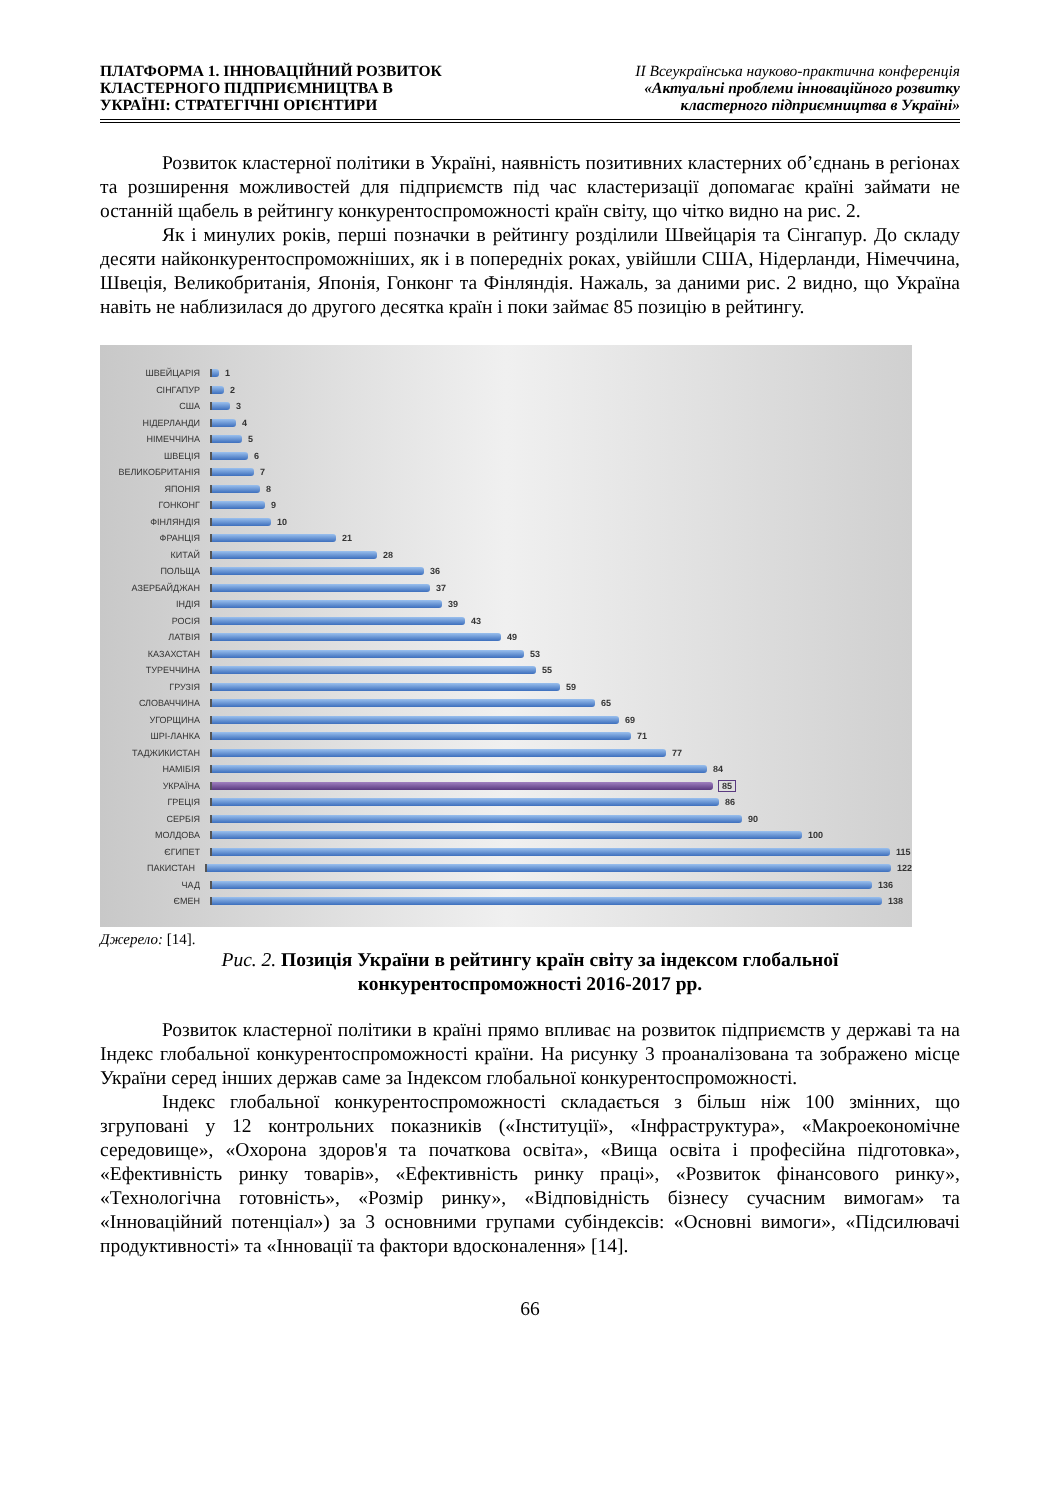ПЛАТФОРМА 1. ІННОВАЦІЙНИЙ РОЗВИТОК
КЛАСТЕРНОГО ПІДПРИЄМНИЦТВА В
УКРАЇНІ: СТРАТЕГІЧНІ ОРІЄНТИРИ
ІІ Всеукраїнська науково-практична конференція
«Актуальні проблеми інноваційного розвитку
кластерного підприємництва в Україні»
Розвиток кластерної політики в Україні, наявність позитивних кластерних об’єднань в регіонах та розширення можливостей для підприємств під час кластеризації допомагає країні займати не останній щабель в рейтингу конкурентоспроможності країн світу, що чітко видно на рис. 2.
Як і минулих років, перші позначки в рейтингу розділили Швейцарія та Сінгапур. До складу десяти найконкурентоспроможніших, як і в попередніх роках, увійшли США, Нідерланди, Німеччина, Швеція, Великобританія, Японія, Гонконг та Фінляндія. Нажаль, за даними рис. 2 видно, що Україна навіть не наблизилася до другого десятка країн і поки займає 85 позицію в рейтингу.
ШВЕЙЦАРІЯ 1
СІНГАПУР 2
США 3
НІДЕРЛАНДИ 4
НІМЕЧЧИНА 5
ШВЕЦІЯ 6
ВЕЛИКОБРИТАНІЯ 7
ЯПОНІЯ 8
ГОНКОНГ 9
ФІНЛЯНДІЯ 10
ФРАНЦІЯ 21
КИТАЙ 28
ПОЛЬЩА 36
АЗЕРБАЙДЖАН 37
ІНДІЯ 39
РОСІЯ 43
ЛАТВІЯ 49
КАЗАХСТАН 53
ТУРЕЧЧИНА 55
ГРУЗІЯ 59
СЛОВАЧЧИНА 65
УГОРЩИНА 69
ШРІ-ЛАНКА 71
ТАДЖИКИСТАН 77
НАМІБІЯ 84
УКРАЇНА 85
ГРЕЦІЯ 86
СЕРБІЯ 90
МОЛДОВА 100
ЄГИПЕТ 115
ПАКИСТАН 122
ЧАД 136
ЄМЕН 138
Джерело: [14].
Рис. 2. Позиція України в рейтингу країн світу за індексом глобальної
конкурентоспроможності 2016-2017 рр.
Розвиток кластерної політики в країні прямо впливає на розвиток підприємств у державі та на Індекс глобальної конкурентоспроможності країни. На рисунку 3 проаналізована та зображено місце України серед інших держав саме за Індексом глобальної конкурентоспроможності.
Індекс глобальної конкурентоспроможності складається з більш ніж 100 змінних, що згруповані у 12 контрольних показників («Інституції», «Інфраструктура», «Макроекономічне середовище», «Охорона здоров'я та початкова освіта», «Вища освіта і професійна підготовка», «Ефективність ринку товарів», «Ефективність ринку праці», «Розвиток фінансового ринку», «Технологічна готовність», «Розмір ринку», «Відповідність бізнесу сучасним вимогам» та «Інноваційний потенціал») за 3 основними групами субіндексів: «Основні вимоги», «Підсилювачі продуктивності» та «Інновації та фактори вдосконалення» [14].
66